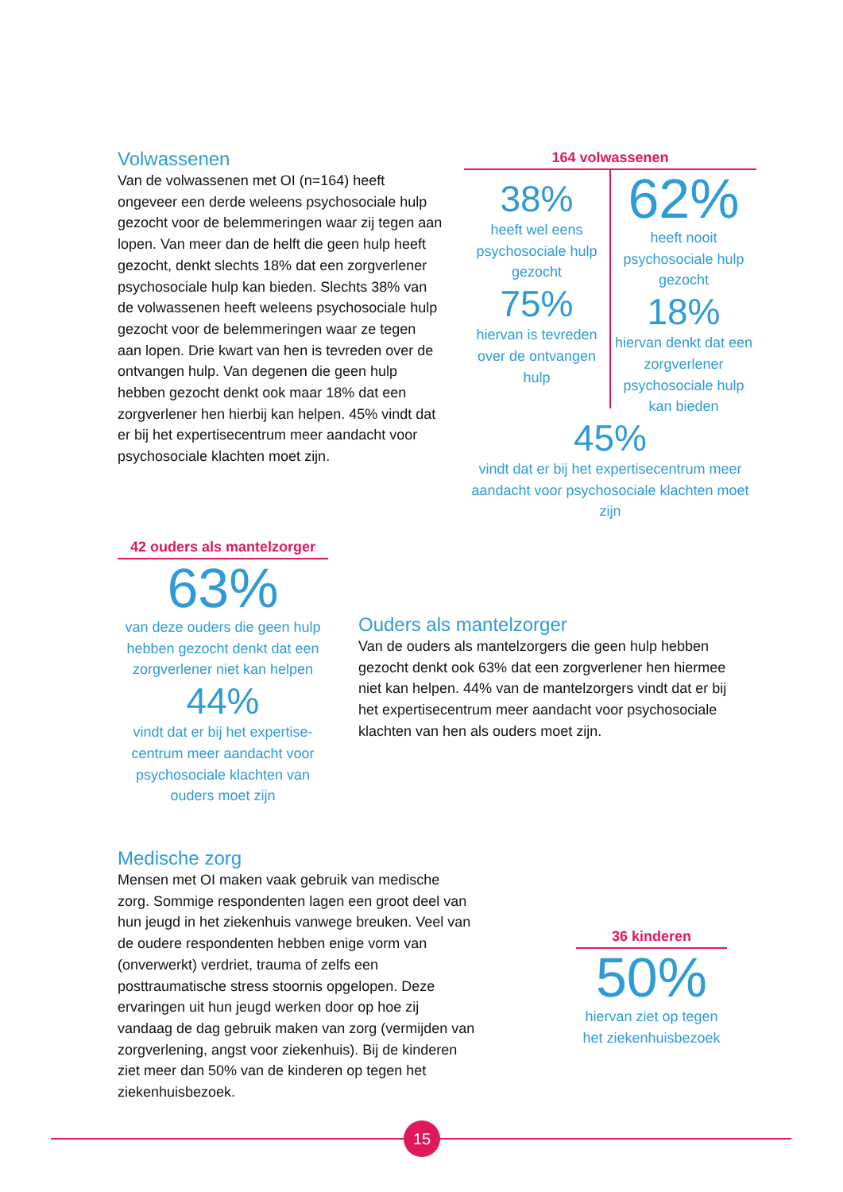Volwassenen
Van de volwassenen met OI (n=164) heeft ongeveer een derde weleens psychosociale hulp gezocht voor de belemmeringen waar zij tegen aan lopen. Van meer dan de helft die geen hulp heeft gezocht, denkt slechts 18% dat een zorgverlener psychosociale hulp kan bieden. Slechts 38% van de volwassenen heeft weleens psychosociale hulp gezocht voor de belemmeringen waar ze tegen aan lopen. Drie kwart van hen is tevreden over de ontvangen hulp. Van degenen die geen hulp hebben gezocht denkt ook maar 18% dat een zorgverlener hen hierbij kan helpen. 45% vindt dat er bij het expertisecentrum meer aandacht voor psychosociale klachten moet zijn.
164 volwassenen
38%
heeft wel eens psychosociale hulp gezocht
75%
hiervan is tevreden over de ontvangen hulp
62%
heeft nooit psychosociale hulp gezocht
18%
hiervan denkt dat een zorgverlener psychosociale hulp kan bieden
45%
vindt dat er bij het expertisecentrum meer aandacht voor psychosociale klachten moet zijn
42 ouders als mantelzorger
63%
van deze ouders die geen hulp hebben gezocht denkt dat een zorgverlener niet kan helpen
44%
vindt dat er bij het expertise-centrum meer aandacht voor psychosociale klachten van ouders moet zijn
Ouders als mantelzorger
Van de ouders als mantelzorgers die geen hulp hebben gezocht denkt ook 63% dat een zorgverlener hen hiermee niet kan helpen. 44% van de mantelzorgers vindt dat er bij het expertisecentrum meer aandacht voor psychosociale klachten van hen als ouders moet zijn.
Medische zorg
Mensen met OI maken vaak gebruik van medische zorg. Sommige respondenten lagen een groot deel van hun jeugd in het ziekenhuis vanwege breuken. Veel van de oudere respondenten hebben enige vorm van (onverwerkt) verdriet, trauma of zelfs een posttraumatische stress stoornis opgelopen. Deze ervaringen uit hun jeugd werken door op hoe zij vandaag de dag gebruik maken van zorg (vermijden van zorgverlening, angst voor ziekenhuis). Bij de kinderen ziet meer dan 50% van de kinderen op tegen het ziekenhuisbezoek.
36 kinderen
50%
hiervan ziet op tegen het ziekenhuisbezoek
15